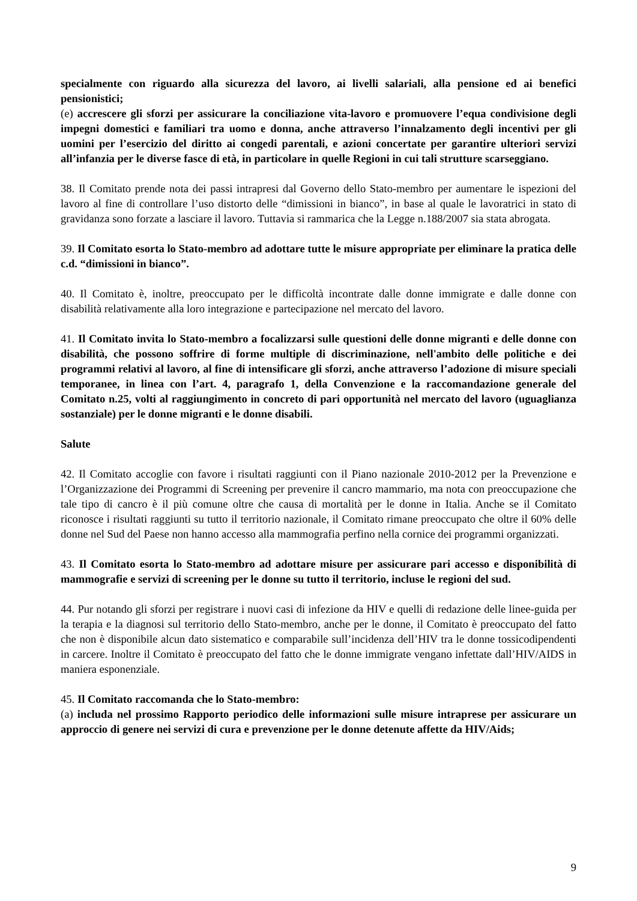specialmente con riguardo alla sicurezza del lavoro, ai livelli salariali, alla pensione ed ai benefici pensionistici;
(e) accrescere gli sforzi per assicurare la conciliazione vita-lavoro e promuovere l’equa condivisione degli impegni domestici e familiari tra uomo e donna, anche attraverso l’innalzamento degli incentivi per gli uomini per l’esercizio del diritto ai congedi parentali, e azioni concertate per garantire ulteriori servizi all’infanzia per le diverse fasce di età, in particolare in quelle Regioni in cui tali strutture scarseggiano.
38. Il Comitato prende nota dei passi intrapresi dal Governo dello Stato-membro per aumentare le ispezioni del lavoro al fine di controllare l’uso distorto delle “dimissioni in bianco”, in base al quale le lavoratrici in stato di gravidanza sono forzate a lasciare il lavoro. Tuttavia si rammarica che la Legge n.188/2007 sia stata abrogata.
39. Il Comitato esorta lo Stato-membro ad adottare tutte le misure appropriate per eliminare la pratica delle c.d. “dimissioni in bianco”.
40. Il Comitato è, inoltre, preoccupato per le difficoltà incontrate dalle donne immigrate e dalle donne con disabilità relativamente alla loro integrazione e partecipazione nel mercato del lavoro.
41. Il Comitato invita lo Stato-membro a focalizzarsi sulle questioni delle donne migranti e delle donne con disabilità, che possono soffrire di forme multiple di discriminazione, nell'ambito delle politiche e dei programmi relativi al lavoro, al fine di intensificare gli sforzi, anche attraverso l’adozione di misure speciali temporanee, in linea con l’art. 4, paragrafo 1, della Convenzione e la raccomandazione generale del Comitato n.25, volti al raggiungimento in concreto di pari opportunità nel mercato del lavoro (uguaglianza sostanziale) per le donne migranti e le donne disabili.
Salute
42. Il Comitato accoglie con favore i risultati raggiunti con il Piano nazionale 2010-2012 per la Prevenzione e l’Organizzazione dei Programmi di Screening per prevenire il cancro mammario, ma nota con preoccupazione che tale tipo di cancro è il più comune oltre che causa di mortalità per le donne in Italia. Anche se il Comitato riconosce i risultati raggiunti su tutto il territorio nazionale, il Comitato rimane preoccupato che oltre il 60% delle donne nel Sud del Paese non hanno accesso alla mammografia perfino nella cornice dei programmi organizzati.
43. Il Comitato esorta lo Stato-membro ad adottare misure per assicurare pari accesso e disponibilità di mammografie e servizi di screening per le donne su tutto il territorio, incluse le regioni del sud.
44. Pur notando gli sforzi per registrare i nuovi casi di infezione da HIV e quelli di redazione delle linee-guida per la terapia e la diagnosi sul territorio dello Stato-membro, anche per le donne, il Comitato è preoccupato del fatto che non è disponibile alcun dato sistematico e comparabile sull’incidenza dell’HIV tra le donne tossicodipendenti in carcere. Inoltre il Comitato è preoccupato del fatto che le donne immigrate vengano infettate dall’HIV/AIDS in maniera esponenziale.
45. Il Comitato raccomanda che lo Stato-membro:
(a) includa nel prossimo Rapporto periodico delle informazioni sulle misure intraprese per assicurare un approccio di genere nei servizi di cura e prevenzione per le donne detenute affette da HIV/Aids;
9